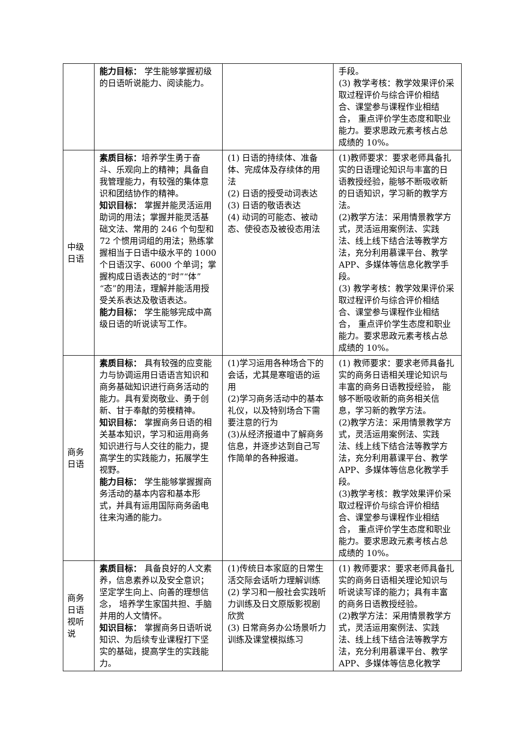| | 能力目标： 学生能够掌握初级的日语听说能力、阅读能力。 | | 手段。 (3) 教学考核：教学效果评价采取过程评价与综合评价相结合、课堂参与课程作业相结合， 重点评价学生态度和职业能力。要求思政元素考核占总成绩的 10%。 |
| 中级日语 | 素质目标： 培养学生勇于奋斗、乐观向上的精神；具备自我管理能力，有较强的集体意识和团结协作的精神。 知识目标： 掌握并能灵活运用助词的用法；掌握并能灵活基础文法、常用的 246 个句型和 72 个惯用词组的用法；熟练掌握相当于日语中级水平的 1000 个日语汉字、6000 个单词；掌握构成日语表达的“时”“体”“态”的用法，理解并能活用授受关系表达及敬语表达。 能力目标： 学生能够完成中高级日语的听说读写工作。 | (1) 日语的持续体、准备体、完成体及存续体的用法 (2) 日语的授受动词表达 (3) 日语的敬语表达 (4) 动词的可能态、被动态、使役态及被役态用法 | (1)教师要求：要求老师具备扎实的日语理论知识与丰富的日语教授经验，能够不断吸收新的日语知识，学习新的教学方法。 (2)教学方法：采用情景教学方式，灵活运用案例法、实践法、线上线下结合法等教学方法，充分利用慕课平台、教学 APP、多媒体等信息化教学手段。 (3) 教学考核：教学效果评价采取过程评价与综合评价相结合、课堂参与课程作业相结合， 重点评价学生态度和职业能力。要求思政元素考核占总成绩的 10%。 |
| 商务日语 | 素质目标： 具有较强的应变能力与协调运用日语语言知识和商务基础知识进行商务活动的能力。具有爱岗敬业、勇于创新、甘于奉献的劳模精神。 知识目标： 掌握商务日语的相关基本知识，学习和运用商务知识进行与人交往的能力，提高学生的实践能力，拓展学生视野。 能力目标： 学生能够掌握握商务活动的基本内容和基本形式，并具有运用国际商务函电往来沟通的能力。 | (1)学习运用各种场合下的会话，尤其是寒暄语的运用 (2)学习商务活动中的基本礼仪，以及特别场合下需要注意的行为 (3)从经济报道中了解商务信息，并逐步达到自己写作简单的各种报道。 | (1) 教师要求：要求老师具备扎实的商务日语相关理论知识与丰富的商务日语教授经验， 能够不断吸收新的商务相关信息，学习新的教学方法。 (2)教学方法：采用情景教学方式，灵活运用案例法、实践法、线上线下结合法等教学方法，充分利用慕课平台、教学 APP、多媒体等信息化教学手段。 (3)教学考核：教学效果评价采取过程评价与综合评价相结合、课堂参与课程作业相结合， 重点评价学生态度和职业能力。要求思政元素考核占总成绩的 10%。 |
| 商务日语视听说 | 素质目标： 具备良好的人文素养，信息素养以及安全意识；坚定学生向上、向善的理想信念， 培养学生家国共担、手脑并用的人文情怀。 知识目标： 掌握商务日语听说知识、为后续专业课程打下坚实的基础，提高学生的实践能力。 | (1)传统日本家庭的日常生活交际会话听力理解训练 (2) 学习和一般社会实践听力训练及日文原版影视剧欣赏 (3) 日常商务办公场景听力训练及课堂模拟练习 | (1) 教师要求：要求老师具备扎实的商务日语相关理论知识与听说读写译的能力；具有丰富的商务日语教授经验。 (2)教学方法：采用情景教学方式，灵活运用案例法、实践法、线上线下结合法等教学方法，充分利用慕课平台、教学 APP、多媒体等信息化教学 |